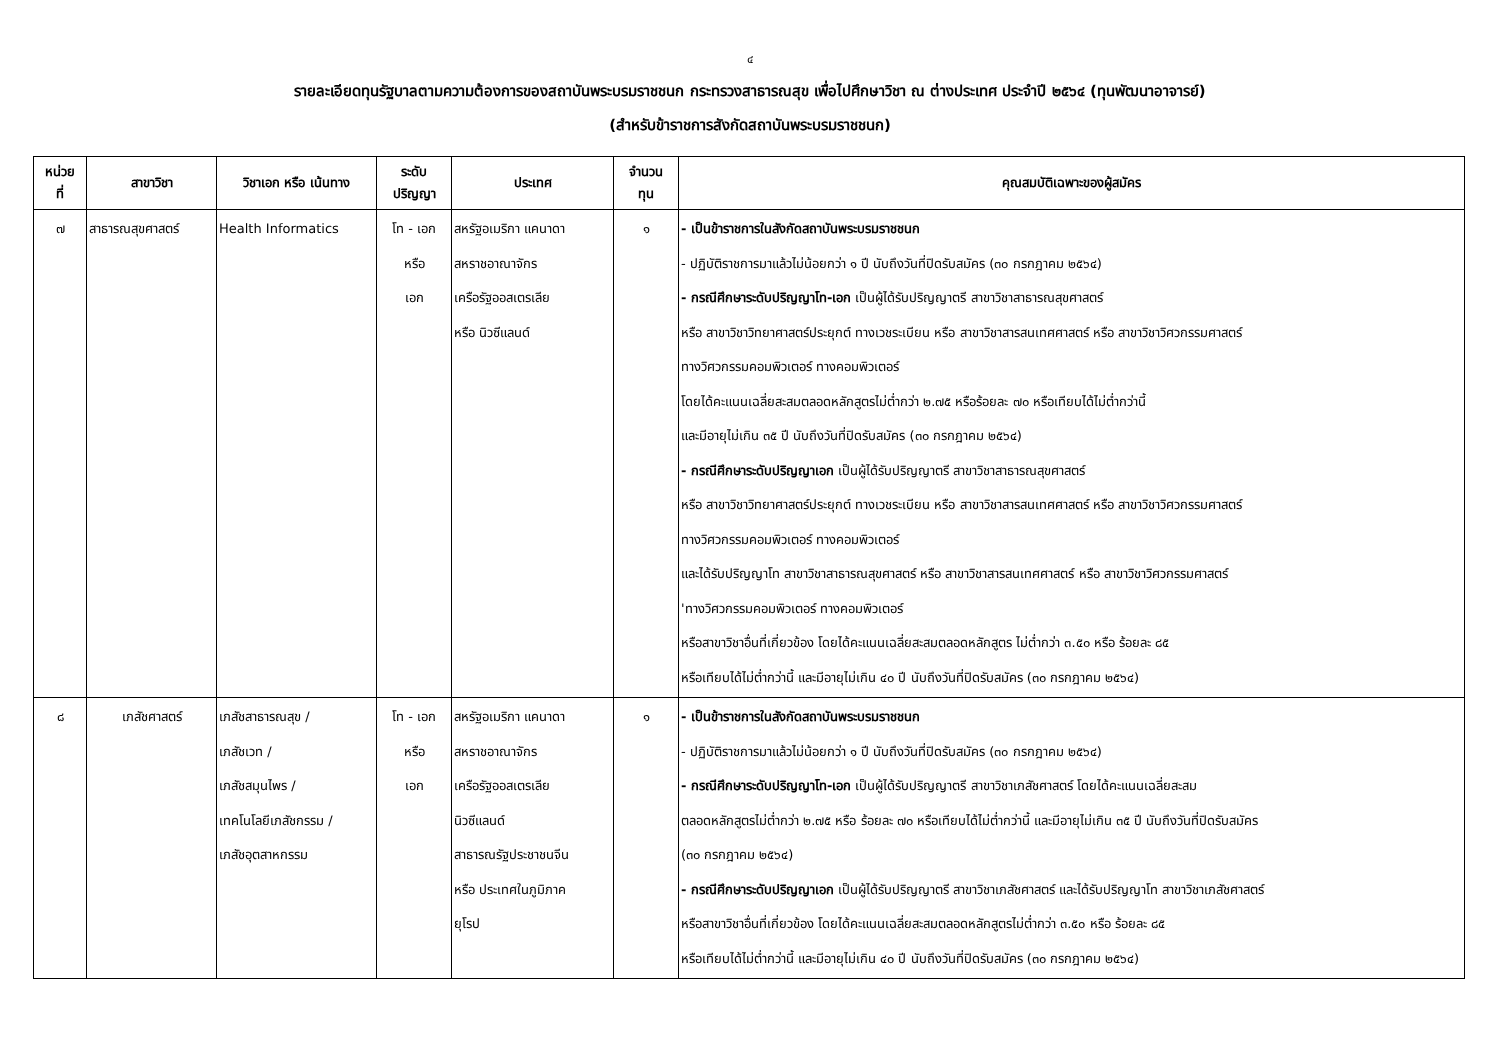๔
รายละเอียดทุนรัฐบาลตามความต้องการของสถาบันพระบรมราชชนก กระทรวงสาธารณสุข เพื่อไปศึกษาวิชา ณ ต่างประเทศ ประจำปี ๒๕๖๔ (ทุนพัฒนาอาจารย์)
(สำหรับข้าราชการสังกัดสถาบันพระบรมราชชนก)
| หน่วย ที่ | สาขาวิชา | วิชาเอก หรือ เน้นทาง | ระดับ ปริญญา | ประเทศ | จำนวน ทุน | คุณสมบัติเฉพาะของผู้สมัคร |
| --- | --- | --- | --- | --- | --- | --- |
| ๗ | สาธารณสุขศาสตร์ | Health Informatics | โท - เอก หรือ เอก | สหรัฐอเมริกา แคนาดา สหราชอาณาจักร เครือรัฐออสเตรเลีย หรือ นิวซีแลนด์ | ๑ | - เป็นข้าราชการในสังกัดสถาบันพระบรมราชชนก - ปฏิบัติราชการมาแล้วไม่น้อยกว่า ๑ ปี นับถึงวันที่ปิดรับสมัคร (๓๐ กรกฎาคม ๒๕๖๔) - กรณีศึกษาระดับปริญญาโท-เอก เป็นผู้ได้รับปริญญาตรี สาขาวิชาสาธารณสุขศาสตร์ หรือ สาขาวิชาวิทยาศาสตร์ประยุกต์ ทางเวชระเบียน หรือ สาขาวิชาสารสนเทศศาสตร์ หรือ สาขาวิชาวิศวกรรมศาสตร์ ทางวิศวกรรมคอมพิวเตอร์ ทางคอมพิวเตอร์ โดยได้คะแนนเฉลี่ยสะสมตลอดหลักสูตรไม่ต่ำกว่า ๒.๗๕ หรือร้อยละ ๗๐ หรือเทียบได้ไม่ต่ำกว่านี้ และมีอายุไม่เกิน ๓๕ ปี นับถึงวันที่ปิดรับสมัคร (๓๐ กรกฎาคม ๒๕๖๔) - กรณีศึกษาระดับปริญญาเอก เป็นผู้ได้รับปริญญาตรี สาขาวิชาสาธารณสุขศาสตร์ หรือ สาขาวิชาวิทยาศาสตร์ประยุกต์ ทางเวชระเบียน หรือ สาขาวิชาสารสนเทศศาสตร์ หรือ สาขาวิชาวิศวกรรมศาสตร์ ทางวิศวกรรมคอมพิวเตอร์ ทางคอมพิวเตอร์ และได้รับปริญญาโท สาขาวิชาสาธารณสุขศาสตร์ หรือ สาขาวิชาสารสนเทศศาสตร์ หรือ สาขาวิชาวิศวกรรมศาสตร์ 'ทางวิศวกรรมคอมพิวเตอร์ ทางคอมพิวเตอร์ หรือสาขาวิชาอื่นที่เกี่ยวข้อง โดยได้คะแนนเฉลี่ยสะสมตลอดหลักสูตร ไม่ต่ำกว่า ๓.๕๐ หรือ ร้อยละ ๘๕ หรือเทียบได้ไม่ต่ำกว่านี้ และมีอายุไม่เกิน ๔๐ ปี นับถึงวันที่ปิดรับสมัคร (๓๐ กรกฎาคม ๒๕๖๔) |
| ๘ | เภสัชศาสตร์ | เภสัชสาธารณสุข / เภสัชเวท / เภสัชสมุนไพร / เทคโนโลยีเภสัชกรรม / เภสัชอุตสาหกรรม | โท - เอก หรือ เอก | สหรัฐอเมริกา แคนาดา สหราชอาณาจักร เครือรัฐออสเตรเลีย นิวซีแลนด์ สาธารณรัฐประชาชนจีน หรือ ประเทศในภูมิภาค ยุโรป | ๑ | - เป็นข้าราชการในสังกัดสถาบันพระบรมราชชนก - ปฏิบัติราชการมาแล้วไม่น้อยกว่า ๑ ปี นับถึงวันที่ปิดรับสมัคร (๓๐ กรกฎาคม ๒๕๖๔) - กรณีศึกษาระดับปริญญาโท-เอก เป็นผู้ได้รับปริญญาตรี สาขาวิชาเภสัชศาสตร์ โดยได้คะแนนเฉลี่ยสะสม ตลอดหลักสูตรไม่ต่ำกว่า ๒.๗๕ หรือ ร้อยละ ๗๐ หรือเทียบได้ไม่ต่ำกว่านี้ และมีอายุไม่เกิน ๓๕ ปี นับถึงวันที่ปิดรับสมัคร (๓๐ กรกฎาคม ๒๕๖๔) - กรณีศึกษาระดับปริญญาเอก เป็นผู้ได้รับปริญญาตรี สาขาวิชาเภสัชศาสตร์ และได้รับปริญญาโท สาขาวิชาเภสัชศาสตร์ หรือสาขาวิชาอื่นที่เกี่ยวข้อง โดยได้คะแนนเฉลี่ยสะสมตลอดหลักสูตรไม่ต่ำกว่า ๓.๕๐ หรือ ร้อยละ ๘๕ หรือเทียบได้ไม่ต่ำกว่านี้ และมีอายุไม่เกิน ๔๐ ปี นับถึงวันที่ปิดรับสมัคร (๓๐ กรกฎาคม ๒๕๖๔) |